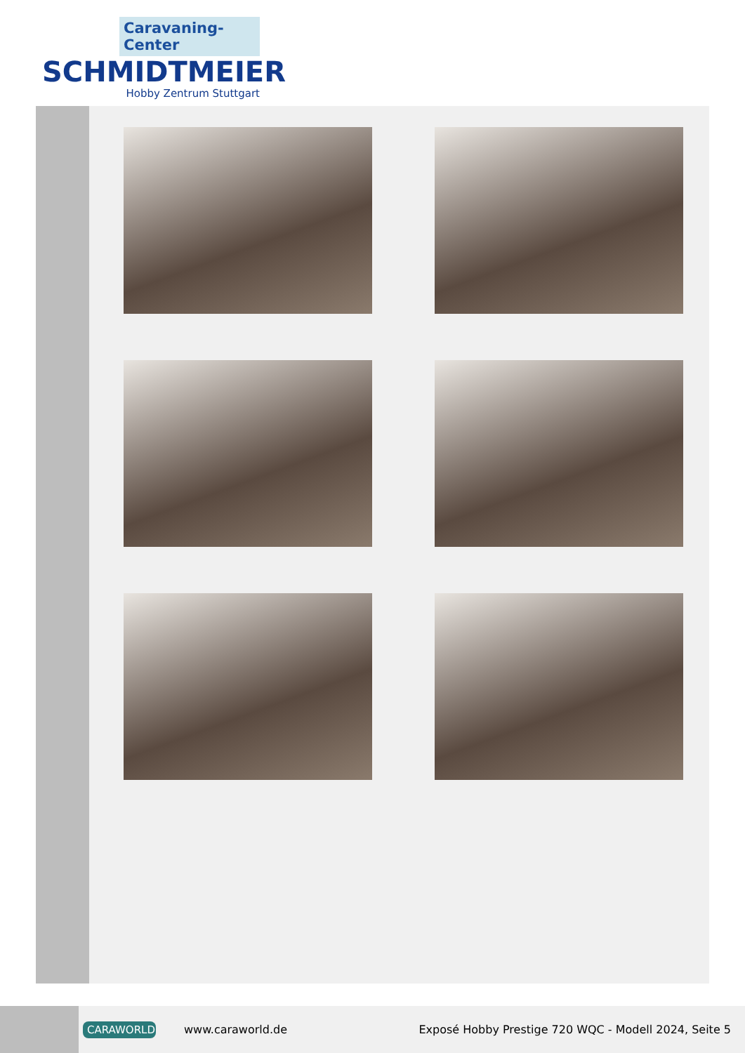Caravaning-Center
SCHMIDTMEIER
Hobby Zentrum Stuttgart
CARAWORLD
www.caraworld.de
Exposé Hobby Prestige 720 WQC - Modell 2024, Seite 5